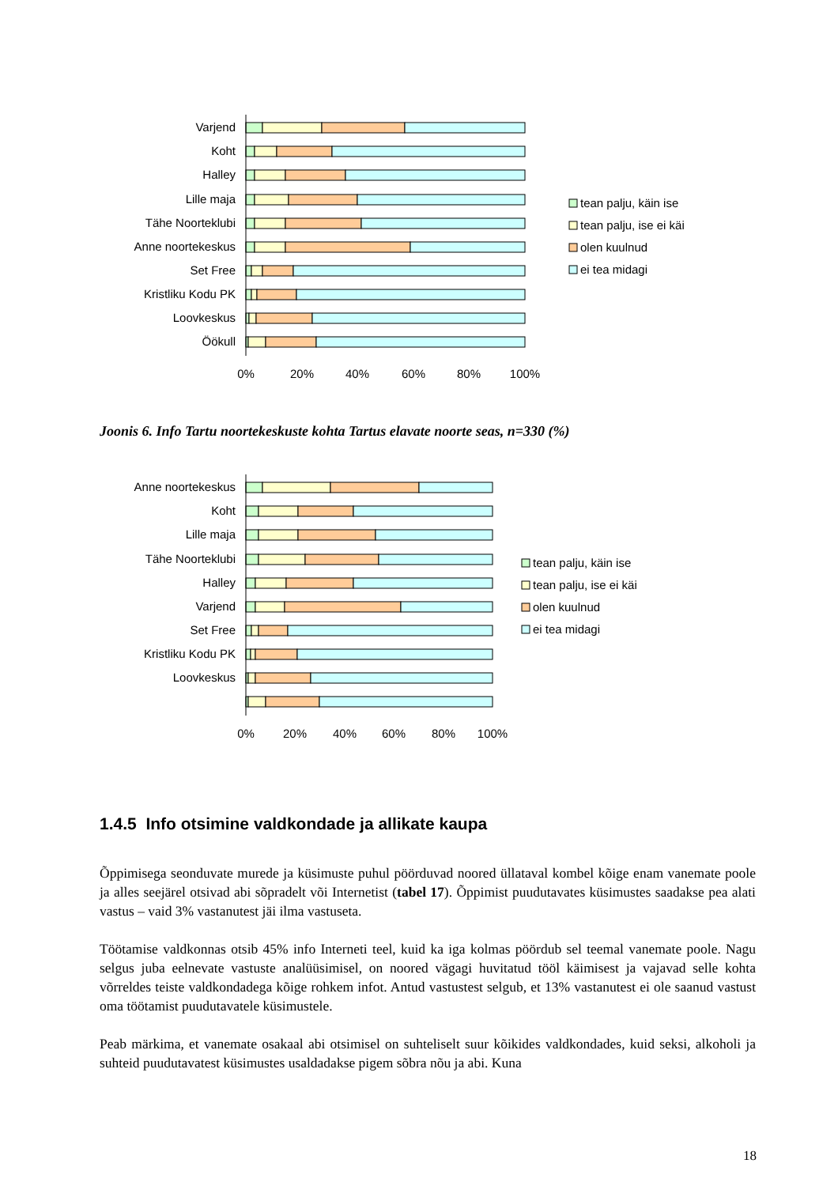Varjend
Koht
Halley
Lille maja
Tähe Noorteklubi
Anne noortekeskus
Set Free
Kristliku Kodu PK
Loovkeskus
Öökull
0%
20%
40%
60%
80%
100%
tean palju, käin ise
tean palju, ise ei käi
olen kuulnud
ei tea midagi
Joonis 6. Info Tartu noortekeskuste kohta Tartus elavate noorte seas, n=330 (%)
Anne noortekeskus
Koht
Lille maja
Tähe Noorteklubi
Halley
Varjend
Set Free
Kristliku Kodu PK
Loovkeskus
0%
20%
40%
60%
80%
100%
tean palju, käin ise
tean palju, ise ei käi
olen kuulnud
ei tea midagi
1.4.5 Info otsimine valdkondade ja allikate kaupa
Õppimisega seonduvate murede ja küsimuste puhul pöörduvad noored üllataval kombel kõige enam vanemate poole ja alles seejärel otsivad abi sõpradelt või Internetist (tabel 17). Õppimist puudutavates küsimustes saadakse pea alati vastus – vaid 3% vastanutest jäi ilma vastuseta.
Töötamise valdkonnas otsib 45% info Interneti teel, kuid ka iga kolmas pöördub sel teemal vanemate poole. Nagu selgus juba eelnevate vastuste analüüsimisel, on noored vägagi huvitatud tööl käimisest ja vajavad selle kohta võrreldes teiste valdkondadega kõige rohkem infot. Antud vastustest selgub, et 13% vastanutest ei ole saanud vastust oma töötamist puudutavatele küsimustele.
Peab märkima, et vanemate osakaal abi otsimisel on suhteliselt suur kõikides valdkondades, kuid seksi, alkoholi ja suhteid puudutavatest küsimustes usaldadakse pigem sõbra nõu ja abi. Kuna
18